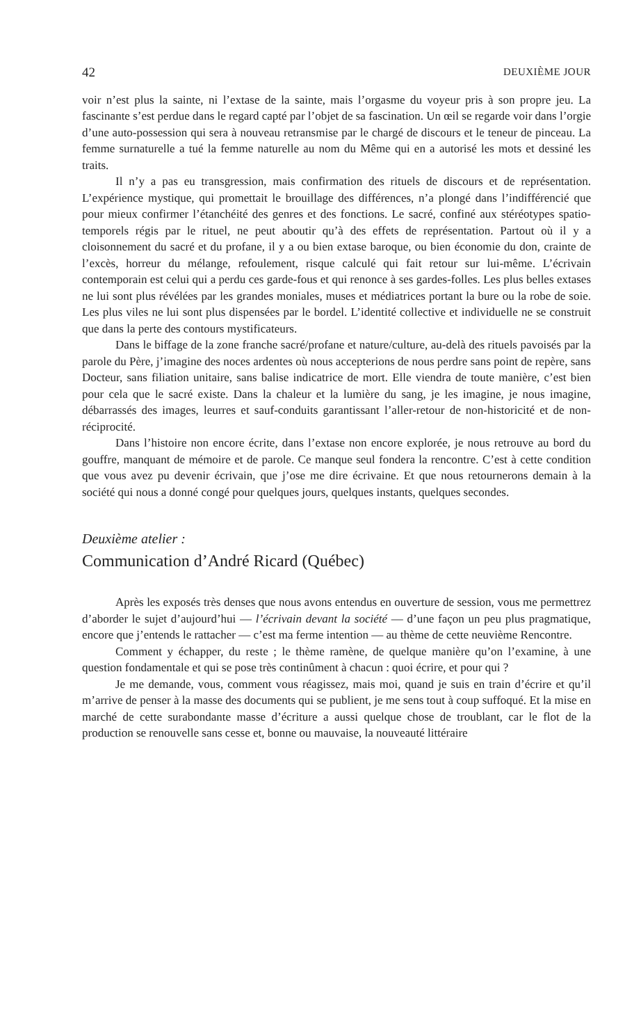42 DEUXIÈME JOUR
voir n’est plus la sainte, ni l’extase de la sainte, mais l’orgasme du voyeur pris à son propre jeu. La fascinante s’est perdue dans le regard capté par l’objet de sa fascination. Un œil se regarde voir dans l’orgie d’une auto-possession qui sera à nouveau retransmise par le chargé de discours et le teneur de pinceau. La femme surnaturelle a tué la femme naturelle au nom du Même qui en a autorisé les mots et dessiné les traits.
Il n’y a pas eu transgression, mais confirmation des rituels de discours et de représentation. L’expérience mystique, qui promettait le brouillage des différences, n’a plongé dans l’indifférencié que pour mieux confirmer l’étanchéité des genres et des fonctions. Le sacré, confiné aux stéréotypes spatio-temporels régis par le rituel, ne peut aboutir qu’à des effets de représentation. Partout où il y a cloisonnement du sacré et du profane, il y a ou bien extase baroque, ou bien économie du don, crainte de l’excès, horreur du mélange, refoulement, risque calculé qui fait retour sur lui-même. L’écrivain contemporain est celui qui a perdu ces garde-fous et qui renonce à ses gardes-folles. Les plus belles extases ne lui sont plus révélées par les grandes moniales, muses et médiatrices portant la bure ou la robe de soie. Les plus viles ne lui sont plus dispensées par le bordel. L’identité collective et individuelle ne se construit que dans la perte des contours mystificateurs.
Dans le biffage de la zone franche sacré/profane et nature/culture, au-delà des rituels pavoisés par la parole du Père, j’imagine des noces ardentes où nous accepterions de nous perdre sans point de repère, sans Docteur, sans filiation unitaire, sans balise indicatrice de mort. Elle viendra de toute manière, c’est bien pour cela que le sacré existe. Dans la chaleur et la lumière du sang, je les imagine, je nous imagine, débarrassés des images, leurres et sauf-conduits garantissant l’aller-retour de non-historicité et de non-réciprocité.
Dans l’histoire non encore écrite, dans l’extase non encore explorée, je nous retrouve au bord du gouffre, manquant de mémoire et de parole. Ce manque seul fondera la rencontre. C’est à cette condition que vous avez pu devenir écrivain, que j’ose me dire écrivaine. Et que nous retournerons demain à la société qui nous a donné congé pour quelques jours, quelques instants, quelques secondes.
Deuxième atelier :
Communication d’André Ricard (Québec)
Après les exposés très denses que nous avons entendus en ouverture de session, vous me permettrez d’aborder le sujet d’aujourd’hui — l’écrivain devant la société — d’une façon un peu plus pragmatique, encore que j’entends le rattacher — c’est ma ferme intention — au thème de cette neuvième Rencontre.
Comment y échapper, du reste ; le thème ramène, de quelque manière qu’on l’examine, à une question fondamentale et qui se pose très continûment à chacun : quoi écrire, et pour qui ?
Je me demande, vous, comment vous réagissez, mais moi, quand je suis en train d’écrire et qu’il m’arrive de penser à la masse des documents qui se publient, je me sens tout à coup suffoqué. Et la mise en marché de cette surabondante masse d’écriture a aussi quelque chose de troublant, car le flot de la production se renouvelle sans cesse et, bonne ou mauvaise, la nouveauté littéraire